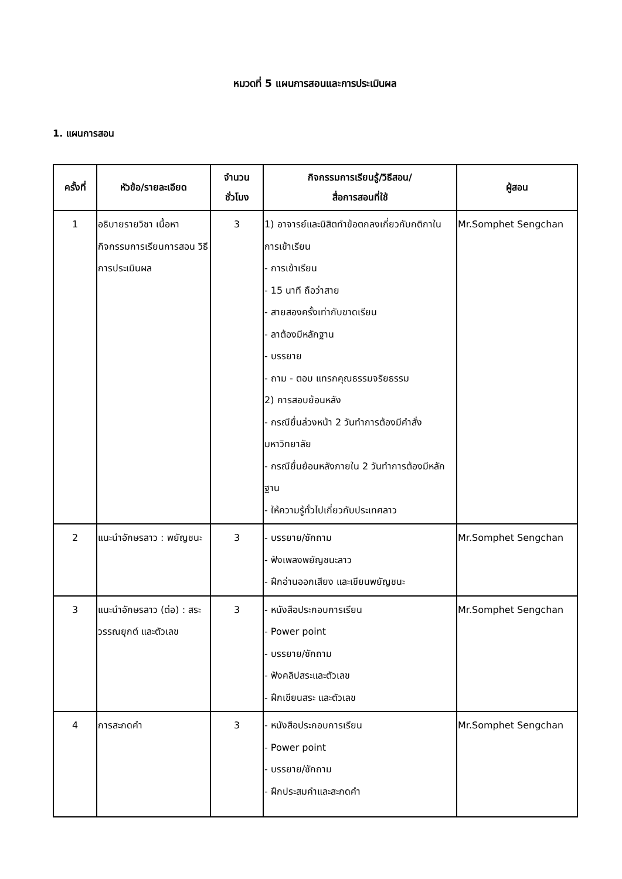หมวดที่ 5 แผนการสอนและการประเมินผล
1. แผนการสอน
| ครั้งที่ | หัวข้อ/รายละเอียด | จำนวน ชั่วโมง | กิจกรรมการเรียนรู้/วิธีสอน/ สื่อการสอนที่ใช้ | ผู้สอน |
| --- | --- | --- | --- | --- |
| 1 | อธิบายรายวิชา เนื้อหา กิจกรรมการเรียนการสอน วิธีการประเมินผล | 3 | 1) อาจารย์และนิสิตทำข้อตกลงเกี่ยวกับกติกาในการเข้าเรียน - การเข้าเรียน - 15 นาที ถือว่าสาย - สายสองครั้งเท่ากับขาดเรียน - ลาต้องมีหลักฐาน - บรรยาย - ถาม - ตอบ แทรกคุณธรรมจริยธรรม 2) การสอบย้อนหลัง - กรณียื่นล่วงหน้า 2 วันทำการต้องมีคำสั่งมหาวิทยาลัย - กรณียื่นย้อนหลังภายใน 2 วันทำการต้องมีหลักฐาน - ให้ความรู้ทั่วไปเกี่ยวกับประเทศลาว | Mr.Somphet Sengchan |
| 2 | แนะนำอักษรลาว : พยัญชนะ | 3 | - บรรยาย/ซักถาม - ฟังเพลงพยัญชนะลาว - ฝึกอ่านออกเสียง และเขียนพยัญชนะ | Mr.Somphet Sengchan |
| 3 | แนะนำอักษรลาว (ต่อ) : สระ วรรณยุกต์ และตัวเลข | 3 | - หนังสือประกอบการเรียน - Power point - บรรยาย/ซักถาม - ฟังคลิปสระและตัวเลข - ฝึกเขียนสระ และตัวเลข | Mr.Somphet Sengchan |
| 4 | การสะกดคำ | 3 | - หนังสือประกอบการเรียน - Power point - บรรยาย/ซักถาม - ฝึกประสมคำและสะกดคำ | Mr.Somphet Sengchan |